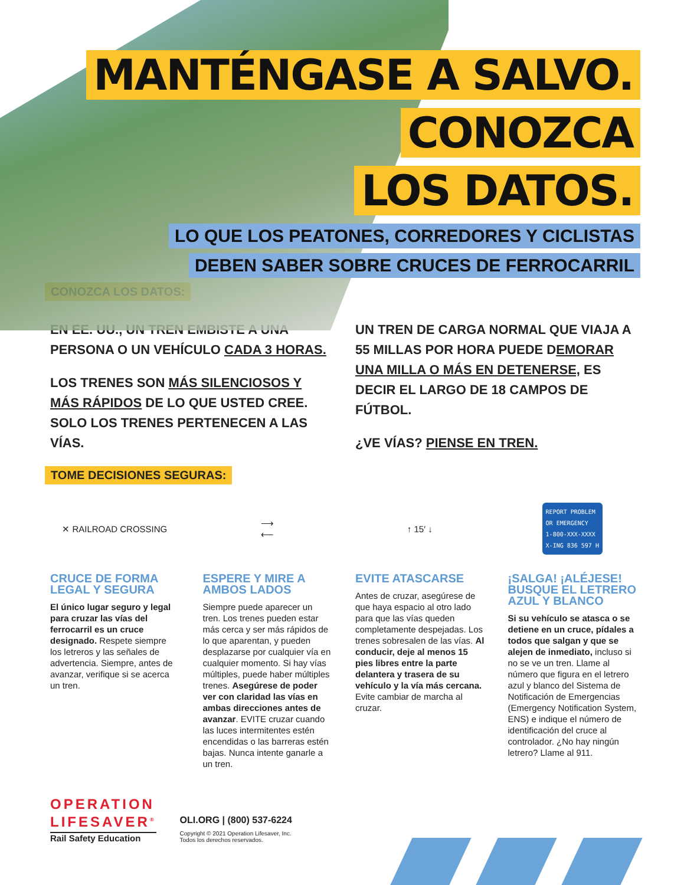MANTÉNGASE A SALVO.
CONOZCA
LOS DATOS.
LO QUE LOS PEATONES, CORREDORES Y CICLISTAS
DEBEN SABER SOBRE CRUCES DE FERROCARRIL
CONOZCA LOS DATOS:
EN EE. UU., UN TREN EMBISTE A UNA PERSONA O UN VEHÍCULO CADA 3 HORAS.
LOS TRENES SON MÁS SILENCIOSOS Y MÁS RÁPIDOS DE LO QUE USTED CREE. SOLO LOS TRENES PERTENECEN A LAS VÍAS.
UN TREN DE CARGA NORMAL QUE VIAJA A 55 MILLAS POR HORA PUEDE DEMORAR UNA MILLA O MÁS EN DETENERSE, ES DECIR EL LARGO DE 18 CAMPOS DE FÚTBOL.
¿VE VÍAS? PIENSE EN TREN.
TOME DECISIONES SEGURAS:
✕ RAILROAD CROSSING
CRUCE DE FORMA LEGAL Y SEGURA
El único lugar seguro y legal para cruzar las vías del ferrocarril es un cruce designado. Respete siempre los letreros y las señales de advertencia. Siempre, antes de avanzar, verifique si se acerca un tren.
⟶
⟵
ESPERE Y MIRE A AMBOS LADOS
Siempre puede aparecer un tren. Los trenes pueden estar más cerca y ser más rápidos de lo que aparentan, y pueden desplazarse por cualquier vía en cualquier momento. Si hay vías múltiples, puede haber múltiples trenes. Asegúrese de poder ver con claridad las vías en ambas direcciones antes de avanzar. EVITE cruzar cuando las luces intermitentes estén encendidas o las barreras estén bajas. Nunca intente ganarle a un tren.
↑ 15′ ↓
EVITE ATASCARSE
Antes de cruzar, asegúrese de que haya espacio al otro lado para que las vías queden completamente despejadas. Los trenes sobresalen de las vías. Al conducir, deje al menos 15 pies libres entre la parte delantera y trasera de su vehículo y la vía más cercana. Evite cambiar de marcha al cruzar.
REPORT PROBLEM
OR EMERGENCY
1-800-XXX-XXXX
X-ING 836 597 H
¡SALGA! ¡ALÉJESE! BUSQUE EL LETRERO AZUL Y BLANCO
Si su vehículo se atasca o se detiene en un cruce, pídales a todos que salgan y que se alejen de inmediato, incluso si no se ve un tren. Llame al número que figura en el letrero azul y blanco del Sistema de Notificación de Emergencias (Emergency Notification System, ENS) e indique el número de identificación del cruce al controlador. ¿No hay ningún letrero? Llame al 911.
OPERATION
LIFESAVER<sup>®</sup>
Rail Safety Education
OLI.ORG | (800) 537-6224
Copyright © 2021 Operation Lifesaver, Inc.
Todos los derechos reservados.